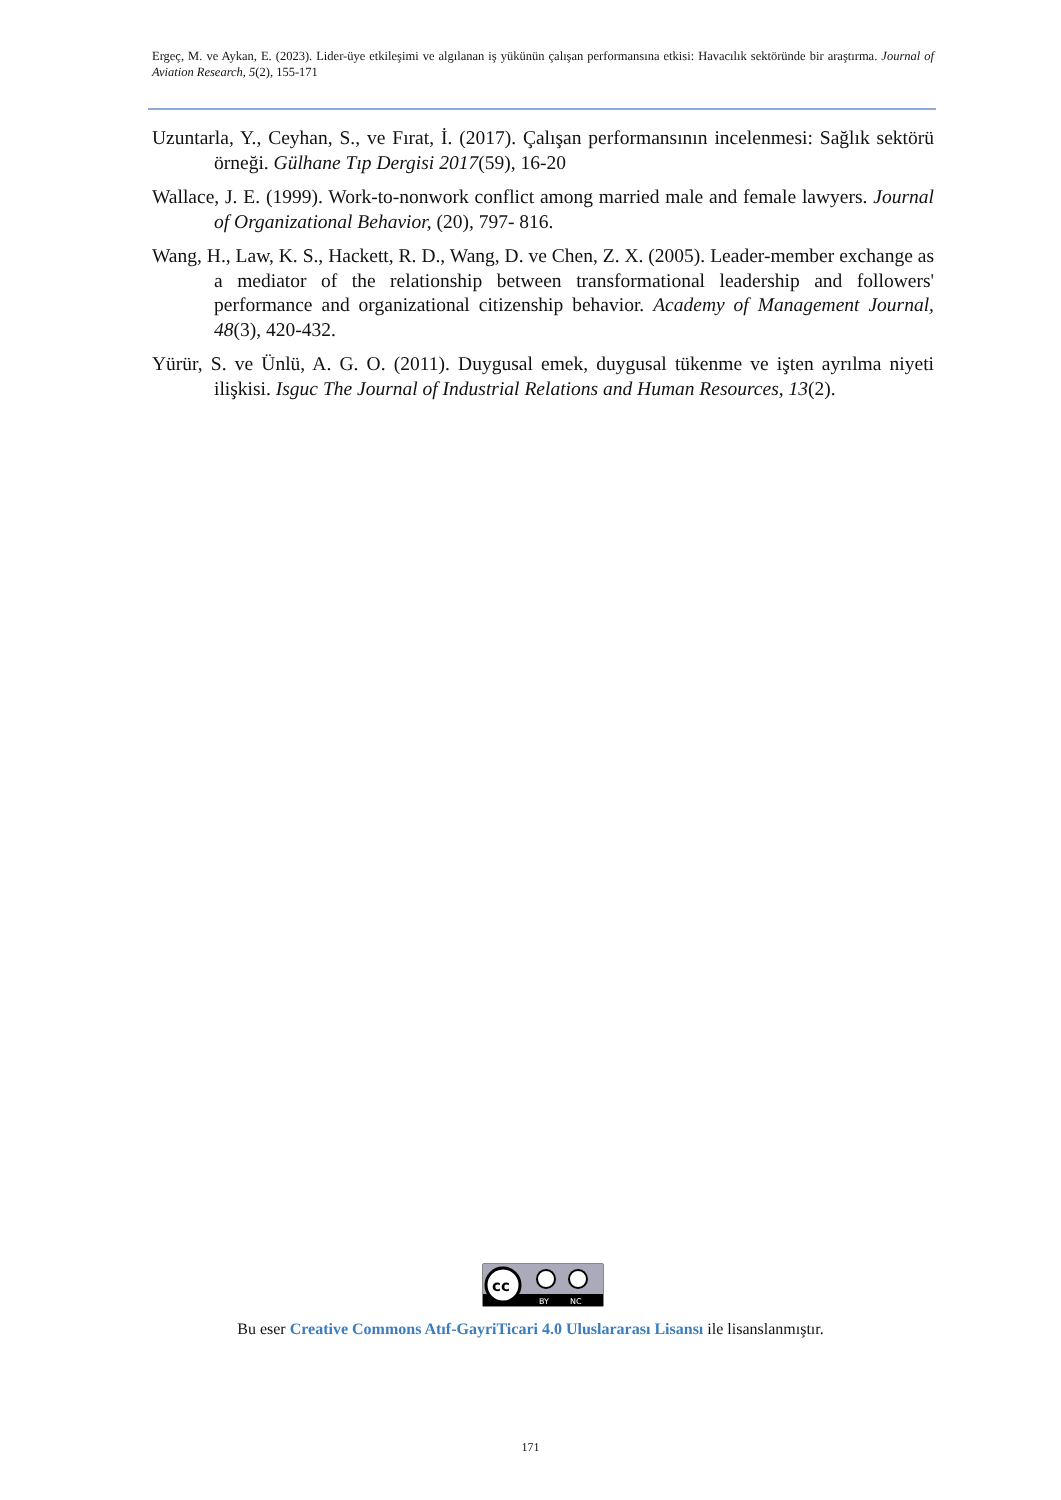Ergeç, M. ve Aykan, E. (2023). Lider-üye etkileşimi ve algılanan iş yükünün çalışan performansına etkisi: Havacılık sektöründe bir araştırma. Journal of Aviation Research, 5(2), 155-171
Uzuntarla, Y., Ceyhan, S., ve Fırat, İ. (2017). Çalışan performansının incelenmesi: Sağlık sektörü örneği. Gülhane Tıp Dergisi 2017(59), 16-20
Wallace, J. E. (1999). Work-to-nonwork conflict among married male and female lawyers. Journal of Organizational Behavior, (20), 797- 816.
Wang, H., Law, K. S., Hackett, R. D., Wang, D. ve Chen, Z. X. (2005). Leader-member exchange as a mediator of the relationship between transformational leadership and followers' performance and organizational citizenship behavior. Academy of Management Journal, 48(3), 420-432.
Yürür, S. ve Ünlü, A. G. O. (2011). Duygusal emek, duygusal tükenme ve işten ayrılma niyeti ilişkisi. Isguc The Journal of Industrial Relations and Human Resources, 13(2).
cc
BY
NC
Bu eser Creative Commons Atıf-GayriTicari 4.0 Uluslararası Lisansı ile lisanslanmıştır.
171